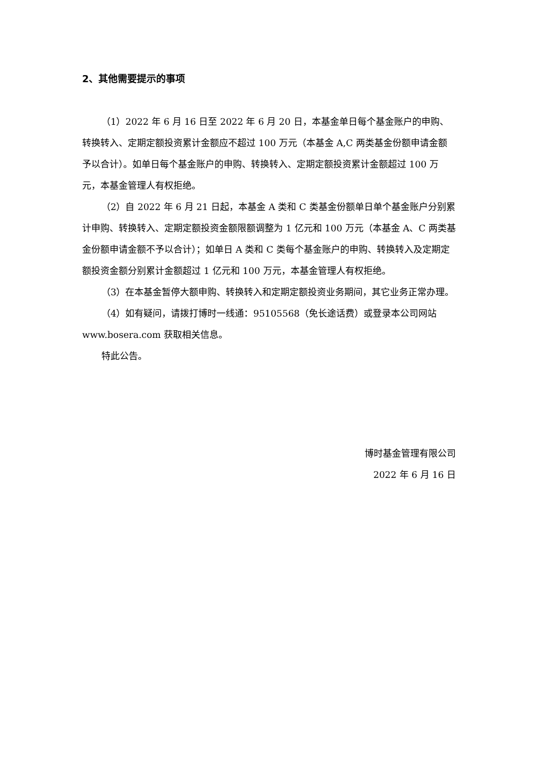2、其他需要提示的事项
（1）2022 年 6 月 16 日至 2022 年 6 月 20 日，本基金单日每个基金账户的申购、转换转入、定期定额投资累计金额应不超过 100 万元（本基金 A,C 两类基金份额申请金额予以合计）。如单日每个基金账户的申购、转换转入、定期定额投资累计金额超过 100 万元，本基金管理人有权拒绝。
（2）自 2022 年 6 月 21 日起，本基金 A 类和 C 类基金份额单日单个基金账户分别累计申购、转换转入、定期定额投资金额限额调整为 1 亿元和 100 万元（本基金 A、C 两类基金份额申请金额不予以合计）；如单日 A 类和 C 类每个基金账户的申购、转换转入及定期定额投资金额分别累计金额超过 1 亿元和 100 万元，本基金管理人有权拒绝。
（3）在本基金暂停大额申购、转换转入和定期定额投资业务期间，其它业务正常办理。
（4）如有疑问，请拨打博时一线通：95105568（免长途话费）或登录本公司网站 www.bosera.com 获取相关信息。
特此公告。
博时基金管理有限公司
2022 年 6 月 16 日